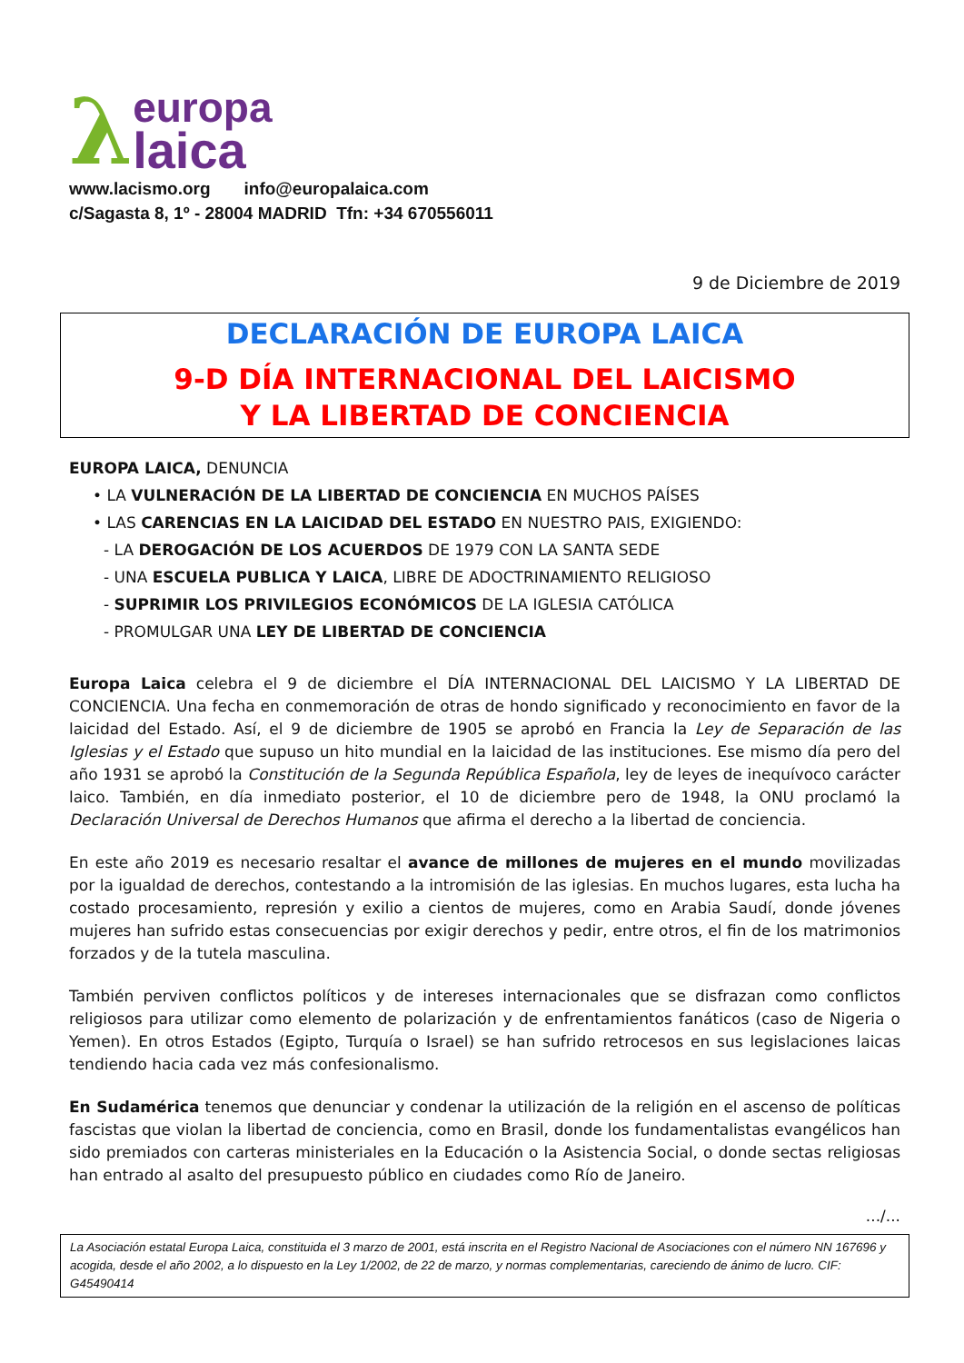λ
europa
laica
www.lacismo.org info@europalaica.com
c/Sagasta 8, 1º - 28004 MADRID Tfn: +34 670556011
9 de Diciembre de 2019
DECLARACIÓN DE EUROPA LAICA
9-D DÍA INTERNACIONAL DEL LAICISMO
Y LA LIBERTAD DE CONCIENCIA
EUROPA LAICA, DENUNCIA
• LA VULNERACIÓN DE LA LIBERTAD DE CONCIENCIA EN MUCHOS PAÍSES
• LAS CARENCIAS EN LA LAICIDAD DEL ESTADO EN NUESTRO PAIS, EXIGIENDO:
- LA DEROGACIÓN DE LOS ACUERDOS DE 1979 CON LA SANTA SEDE
- UNA ESCUELA PUBLICA Y LAICA, LIBRE DE ADOCTRINAMIENTO RELIGIOSO
- SUPRIMIR LOS PRIVILEGIOS ECONÓMICOS DE LA IGLESIA CATÓLICA
- PROMULGAR UNA LEY DE LIBERTAD DE CONCIENCIA
Europa Laica celebra el 9 de diciembre el DÍA INTERNACIONAL DEL LAICISMO Y LA LIBERTAD DE CONCIENCIA. Una fecha en conmemoración de otras de hondo significado y reconocimiento en favor de la laicidad del Estado. Así, el 9 de diciembre de 1905 se aprobó en Francia la Ley de Separación de las Iglesias y el Estado que supuso un hito mundial en la laicidad de las instituciones. Ese mismo día pero del año 1931 se aprobó la Constitución de la Segunda República Española, ley de leyes de inequívoco carácter laico. También, en día inmediato posterior, el 10 de diciembre pero de 1948, la ONU proclamó la Declaración Universal de Derechos Humanos que afirma el derecho a la libertad de conciencia.
En este año 2019 es necesario resaltar el avance de millones de mujeres en el mundo movilizadas por la igualdad de derechos, contestando a la intromisión de las iglesias. En muchos lugares, esta lucha ha costado procesamiento, represión y exilio a cientos de mujeres, como en Arabia Saudí, donde jóvenes mujeres han sufrido estas consecuencias por exigir derechos y pedir, entre otros, el fin de los matrimonios forzados y de la tutela masculina.
También perviven conflictos políticos y de intereses internacionales que se disfrazan como conflictos religiosos para utilizar como elemento de polarización y de enfrentamientos fanáticos (caso de Nigeria o Yemen). En otros Estados (Egipto, Turquía o Israel) se han sufrido retrocesos en sus legislaciones laicas tendiendo hacia cada vez más confesionalismo.
En Sudamérica tenemos que denunciar y condenar la utilización de la religión en el ascenso de políticas fascistas que violan la libertad de conciencia, como en Brasil, donde los fundamentalistas evangélicos han sido premiados con carteras ministeriales en la Educación o la Asistencia Social, o donde sectas religiosas han entrado al asalto del presupuesto público en ciudades como Río de Janeiro.
.../...
La Asociación estatal Europa Laica, constituida el 3 marzo de 2001, está inscrita en el Registro Nacional de Asociaciones con el número NN 167696 y acogida, desde el año 2002, a lo dispuesto en la Ley 1/2002, de 22 de marzo, y normas complementarias, careciendo de ánimo de lucro. CIF: G45490414